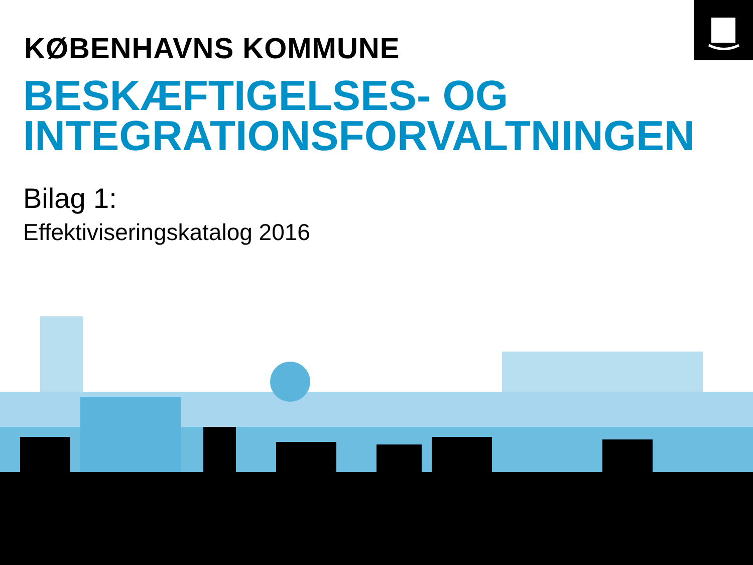KØBENHAVNS KOMMUNE
BESKÆFTIGELSES- OG
INTEGRATIONSFORVALTNINGEN
Bilag 1:
Effektiviseringskatalog 2016